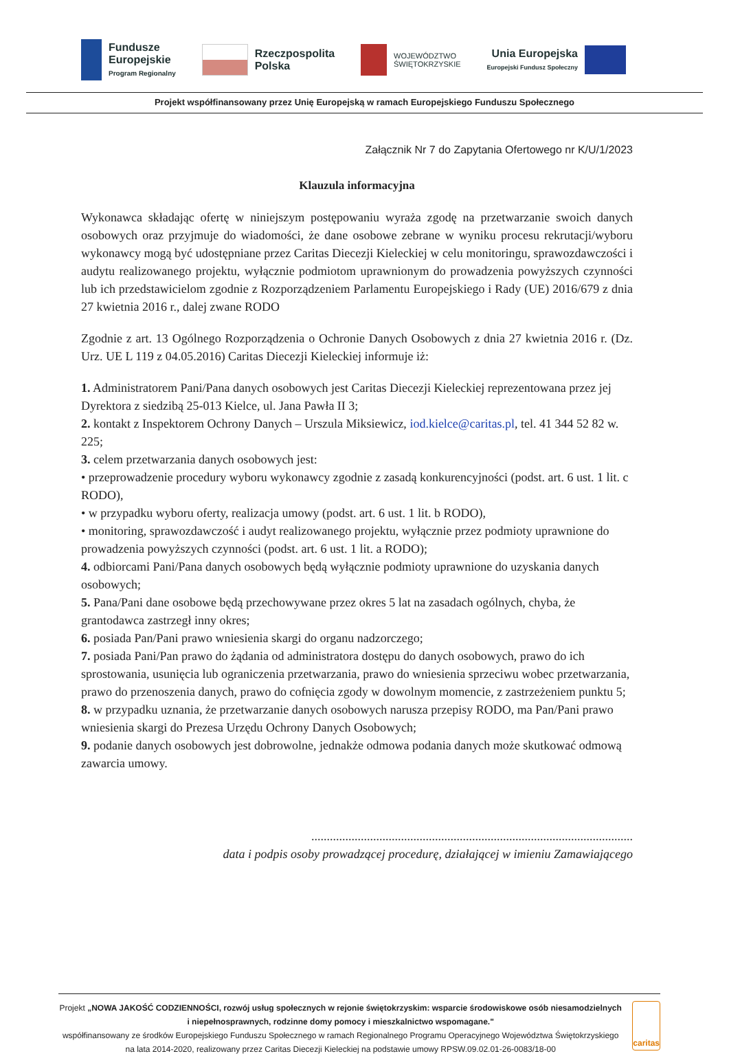Fundusze
Europejskie
Program Regionalny
Rzeczpospolita
Polska
WOJEWÓDZTWO
ŚWIĘTOKRZYSKIE
Unia Europejska
Europejski Fundusz Społeczny
Projekt współfinansowany przez Unię Europejską w ramach Europejskiego Funduszu Społecznego
Załącznik Nr 7 do Zapytania Ofertowego nr K/U/1/2023
Klauzula informacyjna
Wykonawca składając ofertę w niniejszym postępowaniu wyraża zgodę na przetwarzanie swoich danych osobowych oraz przyjmuje do wiadomości, że dane osobowe zebrane w wyniku procesu rekrutacji/wyboru wykonawcy mogą być udostępniane przez Caritas Diecezji Kieleckiej w celu monitoringu, sprawozdawczości i audytu realizowanego projektu, wyłącznie podmiotom uprawnionym do prowadzenia powyższych czynności lub ich przedstawicielom zgodnie z Rozporządzeniem Parlamentu Europejskiego i Rady (UE) 2016/679 z dnia 27 kwietnia 2016 r., dalej zwane RODO
Zgodnie z art. 13 Ogólnego Rozporządzenia o Ochronie Danych Osobowych z dnia 27 kwietnia 2016 r. (Dz. Urz. UE L 119 z 04.05.2016) Caritas Diecezji Kieleckiej informuje iż:
1. Administratorem Pani/Pana danych osobowych jest Caritas Diecezji Kieleckiej reprezentowana przez jej Dyrektora z siedzibą 25-013 Kielce, ul. Jana Pawła II 3;
2. kontakt z Inspektorem Ochrony Danych – Urszula Miksiewicz, iod.kielce@caritas.pl, tel. 41 344 52 82 w. 225;
3. celem przetwarzania danych osobowych jest:
• przeprowadzenie procedury wyboru wykonawcy zgodnie z zasadą konkurencyjności (podst. art. 6 ust. 1 lit. c RODO),
• w przypadku wyboru oferty, realizacja umowy (podst. art. 6 ust. 1 lit. b RODO),
• monitoring, sprawozdawczość i audyt realizowanego projektu, wyłącznie przez podmioty uprawnione do prowadzenia powyższych czynności (podst. art. 6 ust. 1 lit. a RODO);
4. odbiorcami Pani/Pana danych osobowych będą wyłącznie podmioty uprawnione do uzyskania danych osobowych;
5. Pana/Pani dane osobowe będą przechowywane przez okres 5 lat na zasadach ogólnych, chyba, że grantodawca zastrzegł inny okres;
6. posiada Pan/Pani prawo wniesienia skargi do organu nadzorczego;
7. posiada Pani/Pan prawo do żądania od administratora dostępu do danych osobowych, prawo do ich sprostowania, usunięcia lub ograniczenia przetwarzania, prawo do wniesienia sprzeciwu wobec przetwarzania, prawo do przenoszenia danych, prawo do cofnięcia zgody w dowolnym momencie, z zastrzeżeniem punktu 5;
8. w przypadku uznania, że przetwarzanie danych osobowych narusza przepisy RODO, ma Pan/Pani prawo wniesienia skargi do Prezesa Urzędu Ochrony Danych Osobowych;
9. podanie danych osobowych jest dobrowolne, jednakże odmowa podania danych może skutkować odmową zawarcia umowy.
........................................................................................................
data i podpis osoby prowadzącej procedurę, działającej w imieniu Zamawiającego
Projekt „NOWA JAKOŚĆ CODZIENNOŚCI, rozwój usług społecznych w rejonie świętokrzyskim: wsparcie środowiskowe osób niesamodzielnych i niepełnosprawnych, rodzinne domy pomocy i mieszkalnictwo wspomagane."
współfinansowany ze środków Europejskiego Funduszu Społecznego w ramach Regionalnego Programu Operacyjnego Województwa Świętokrzyskiego na lata 2014-2020, realizowany przez Caritas Diecezji Kieleckiej na podstawie umowy RPSW.09.02.01-26-0083/18-00
caritas